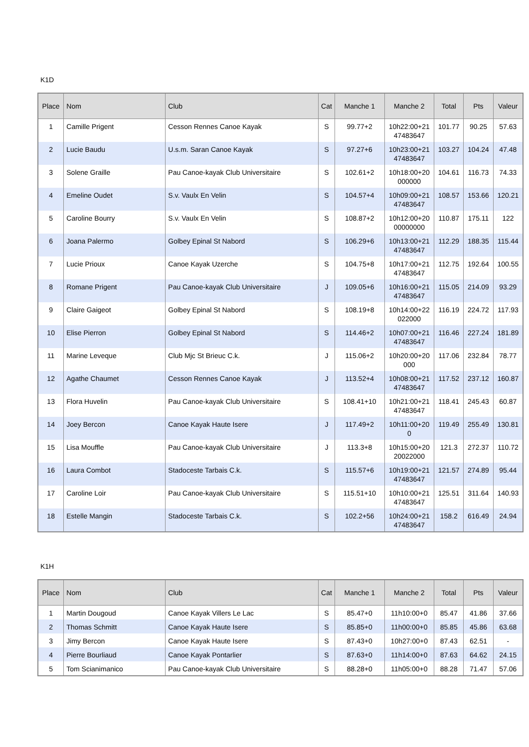K1D
| Place | Nom | Club | Cat | Manche 1 | Manche 2 | Total | Pts | Valeur |
| --- | --- | --- | --- | --- | --- | --- | --- | --- |
| 1 | Camille Prigent | Cesson Rennes Canoe Kayak | S | 99.77+2 | 10h22:00+21 47483647 | 101.77 | 90.25 | 57.63 |
| 2 | Lucie Baudu | U.s.m. Saran Canoe Kayak | S | 97.27+6 | 10h23:00+21 47483647 | 103.27 | 104.24 | 47.48 |
| 3 | Solene Graille | Pau Canoe-kayak Club Universitaire | S | 102.61+2 | 10h18:00+20 000000 | 104.61 | 116.73 | 74.33 |
| 4 | Emeline Oudet | S.v. Vaulx En Velin | S | 104.57+4 | 10h09:00+21 47483647 | 108.57 | 153.66 | 120.21 |
| 5 | Caroline Bourry | S.v. Vaulx En Velin | S | 108.87+2 | 10h12:00+20 00000000 | 110.87 | 175.11 | 122 |
| 6 | Joana Palermo | Golbey Epinal St Nabord | S | 106.29+6 | 10h13:00+21 47483647 | 112.29 | 188.35 | 115.44 |
| 7 | Lucie Prioux | Canoe Kayak Uzerche | S | 104.75+8 | 10h17:00+21 47483647 | 112.75 | 192.64 | 100.55 |
| 8 | Romane Prigent | Pau Canoe-kayak Club Universitaire | J | 109.05+6 | 10h16:00+21 47483647 | 115.05 | 214.09 | 93.29 |
| 9 | Claire Gaigeot | Golbey Epinal St Nabord | S | 108.19+8 | 10h14:00+22 022000 | 116.19 | 224.72 | 117.93 |
| 10 | Elise Pierron | Golbey Epinal St Nabord | S | 114.46+2 | 10h07:00+21 47483647 | 116.46 | 227.24 | 181.89 |
| 11 | Marine Leveque | Club Mjc St Brieuc C.k. | J | 115.06+2 | 10h20:00+20 000 | 117.06 | 232.84 | 78.77 |
| 12 | Agathe Chaumet | Cesson Rennes Canoe Kayak | J | 113.52+4 | 10h08:00+21 47483647 | 117.52 | 237.12 | 160.87 |
| 13 | Flora Huvelin | Pau Canoe-kayak Club Universitaire | S | 108.41+10 | 10h21:00+21 47483647 | 118.41 | 245.43 | 60.87 |
| 14 | Joey Bercon | Canoe Kayak Haute Isere | J | 117.49+2 | 10h11:00+20 0 | 119.49 | 255.49 | 130.81 |
| 15 | Lisa Mouffle | Pau Canoe-kayak Club Universitaire | J | 113.3+8 | 10h15:00+20 20022000 | 121.3 | 272.37 | 110.72 |
| 16 | Laura Combot | Stadoceste Tarbais C.k. | S | 115.57+6 | 10h19:00+21 47483647 | 121.57 | 274.89 | 95.44 |
| 17 | Caroline Loir | Pau Canoe-kayak Club Universitaire | S | 115.51+10 | 10h10:00+21 47483647 | 125.51 | 311.64 | 140.93 |
| 18 | Estelle Mangin | Stadoceste Tarbais C.k. | S | 102.2+56 | 10h24:00+21 47483647 | 158.2 | 616.49 | 24.94 |
K1H
| Place | Nom | Club | Cat | Manche 1 | Manche 2 | Total | Pts | Valeur |
| --- | --- | --- | --- | --- | --- | --- | --- | --- |
| 1 | Martin Dougoud | Canoe Kayak Villers Le Lac | S | 85.47+0 | 11h10:00+0 | 85.47 | 41.86 | 37.66 |
| 2 | Thomas Schmitt | Canoe Kayak Haute Isere | S | 85.85+0 | 11h00:00+0 | 85.85 | 45.86 | 63.68 |
| 3 | Jimy Bercon | Canoe Kayak Haute Isere | S | 87.43+0 | 10h27:00+0 | 87.43 | 62.51 | - |
| 4 | Pierre Bourliaud | Canoe Kayak Pontarlier | S | 87.63+0 | 11h14:00+0 | 87.63 | 64.62 | 24.15 |
| 5 | Tom Scianimanico | Pau Canoe-kayak Club Universitaire | S | 88.28+0 | 11h05:00+0 | 88.28 | 71.47 | 57.06 |